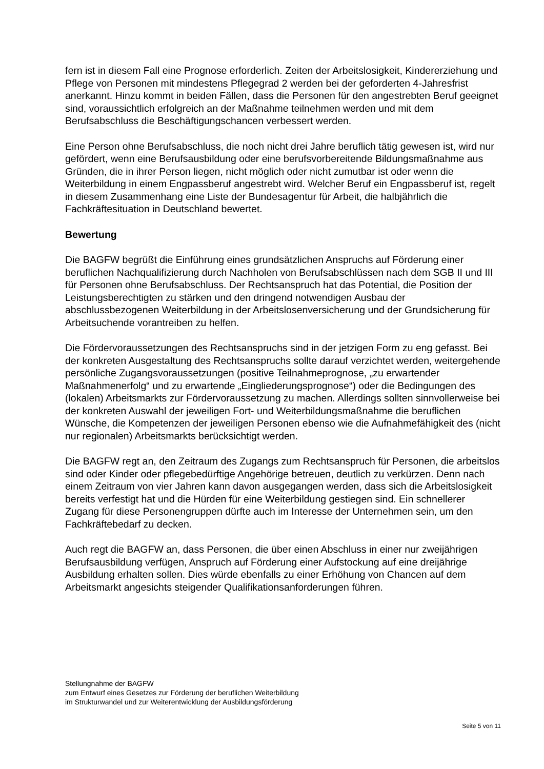fern ist in diesem Fall eine Prognose erforderlich. Zeiten der Arbeitslosigkeit, Kindererziehung und Pflege von Personen mit mindestens Pflegegrad 2 werden bei der geforderten 4-Jahresfrist anerkannt. Hinzu kommt in beiden Fällen, dass die Personen für den angestrebten Beruf geeignet sind, voraussichtlich erfolgreich an der Maßnahme teilnehmen werden und mit dem Berufsabschluss die Beschäftigungschancen verbessert werden.
Eine Person ohne Berufsabschluss, die noch nicht drei Jahre beruflich tätig gewesen ist, wird nur gefördert, wenn eine Berufsausbildung oder eine berufsvorbereitende Bildungsmaßnahme aus Gründen, die in ihrer Person liegen, nicht möglich oder nicht zumutbar ist oder wenn die Weiterbildung in einem Engpassberuf angestrebt wird. Welcher Beruf ein Engpassberuf ist, regelt in diesem Zusammenhang eine Liste der Bundesagentur für Arbeit, die halbjährlich die Fachkräftesituation in Deutschland bewertet.
Bewertung
Die BAGFW begrüßt die Einführung eines grundsätzlichen Anspruchs auf Förderung einer beruflichen Nachqualifizierung durch Nachholen von Berufsabschlüssen nach dem SGB II und III für Personen ohne Berufsabschluss. Der Rechtsanspruch hat das Potential, die Position der Leistungsberechtigten zu stärken und den dringend notwendigen Ausbau der abschlussbezogenen Weiterbildung in der Arbeitslosenversicherung und der Grundsicherung für Arbeitsuchende vorantreiben zu helfen.
Die Fördervoraussetzungen des Rechtsanspruchs sind in der jetzigen Form zu eng gefasst. Bei der konkreten Ausgestaltung des Rechtsanspruchs sollte darauf verzichtet werden, weitergehende persönliche Zugangsvoraussetzungen (positive Teilnahmeprognose, „zu erwartender Maßnahmenerfolg“ und zu erwartende „Eingliederungsprognose“) oder die Bedingungen des (lokalen) Arbeitsmarkts zur Fördervoraussetzung zu machen. Allerdings sollten sinnvollerweise bei der konkreten Auswahl der jeweiligen Fort- und Weiterbildungsmaßnahme die beruflichen Wünsche, die Kompetenzen der jeweiligen Personen ebenso wie die Aufnahmefähigkeit des (nicht nur regionalen) Arbeitsmarkts berücksichtigt werden.
Die BAGFW regt an, den Zeitraum des Zugangs zum Rechtsanspruch für Personen, die arbeitslos sind oder Kinder oder pflegebedürftige Angehörige betreuen, deutlich zu verkürzen. Denn nach einem Zeitraum von vier Jahren kann davon ausgegangen werden, dass sich die Arbeitslosigkeit bereits verfestigt hat und die Hürden für eine Weiterbildung gestiegen sind. Ein schnellerer Zugang für diese Personengruppen dürfte auch im Interesse der Unternehmen sein, um den Fachkräftebedarf zu decken.
Auch regt die BAGFW an, dass Personen, die über einen Abschluss in einer nur zweijährigen Berufsausbildung verfügen, Anspruch auf Förderung einer Aufstockung auf eine dreijährige Ausbildung erhalten sollen. Dies würde ebenfalls zu einer Erhöhung von Chancen auf dem Arbeitsmarkt angesichts steigender Qualifikationsanforderungen führen.
Stellungnahme der BAGFW
zum Entwurf eines Gesetzes zur Förderung der beruflichen Weiterbildung
im Strukturwandel und zur Weiterentwicklung der Ausbildungsförderung
Seite 5 von 11